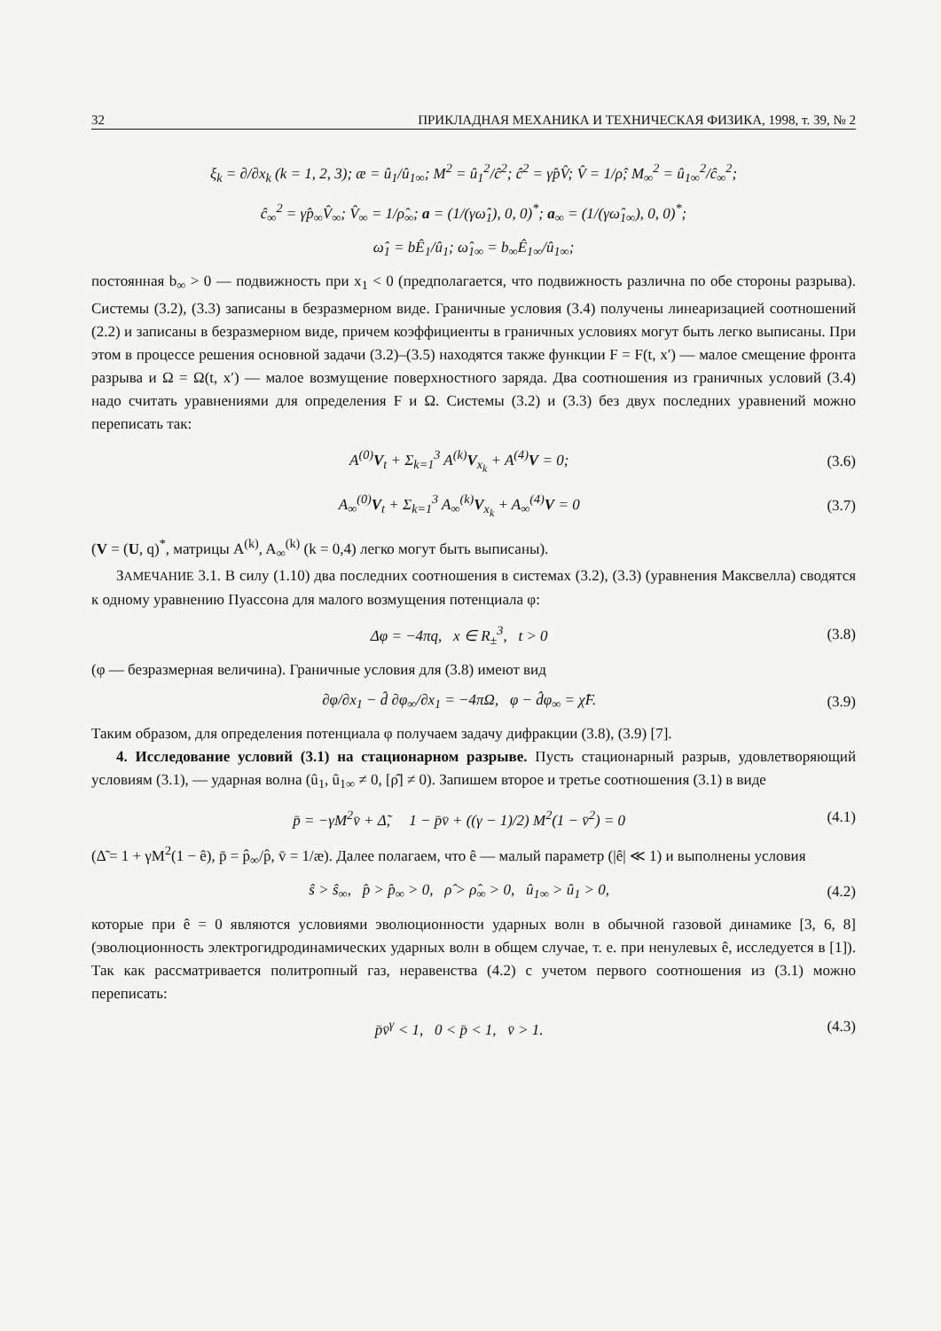32 ПРИКЛАДНАЯ МЕХАНИКА И ТЕХНИЧЕСКАЯ ФИЗИКА, 1998, т. 39, № 2
ξ<sub>k</sub> = ∂/∂x<sub>k</sub> (k = 1, 2, 3); æ = û<sub>1</sub>/û<sub>1∞</sub>; M<sup>2</sup> = û<sub>1</sub><sup>2</sup>/ĉ<sup>2</sup>; ĉ<sup>2</sup> = γp̂V̂; V̂ = 1/ρ̂; M<sub>∞</sub><sup>2</sup> = û<sub>1∞</sub><sup>2</sup>/ĉ<sub>∞</sub><sup>2</sup>;
ĉ<sub>∞</sub><sup>2</sup> = γp̂<sub>∞</sub>V̂<sub>∞</sub>; V̂<sub>∞</sub> = 1/ρ̂<sub>∞</sub>; a = (1/(γω̂<sub>1</sub>), 0, 0)<sup>*</sup>; a<sub>∞</sub> = (1/(γω̂<sub>1∞</sub>), 0, 0)<sup>*</sup>;
ω̂<sub>1</sub> = bÊ<sub>1</sub>/û<sub>1</sub>; ω̂<sub>1∞</sub> = b<sub>∞</sub>Ê<sub>1∞</sub>/û<sub>1∞</sub>;
постоянная b<sub>∞</sub> > 0 — подвижность при x<sub>1</sub> < 0 (предполагается, что подвижность различна по обе стороны разрыва). Системы (3.2), (3.3) записаны в безразмерном виде. Граничные условия (3.4) получены линеаризацией соотношений (2.2) и записаны в безразмерном виде, причем коэффициенты в граничных условиях могут быть легко выписаны. При этом в процессе решения основной задачи (3.2)–(3.5) находятся также функции F = F(t, x′) — малое смещение фронта разрыва и Ω = Ω(t, x′) — малое возмущение поверхностного заряда. Два соотношения из граничных условий (3.4) надо считать уравнениями для определения F и Ω. Системы (3.2) и (3.3) без двух последних уравнений можно переписать так:
A<sup>(0)</sup>V<sub>t</sub> + Σ<sub>k=1</sub><sup>3</sup> A<sup>(k)</sup>V<sub>x<sub>k</sub></sub> + A<sup>(4)</sup>V = 0; (3.6)
A<sub>∞</sub><sup>(0)</sup>V<sub>t</sub> + Σ<sub>k=1</sub><sup>3</sup> A<sub>∞</sub><sup>(k)</sup>V<sub>x<sub>k</sub></sub> + A<sub>∞</sub><sup>(4)</sup>V = 0 (3.7)
(V = (U, q)<sup>*</sup>, матрицы A<sup>(k)</sup>, A<sub>∞</sub><sup>(k)</sup> (k = 0,4) легко могут быть выписаны).
ЗАМЕЧАНИЕ 3.1. В силу (1.10) два последних соотношения в системах (3.2), (3.3) (уравнения Максвелла) сводятся к одному уравнению Пуассона для малого возмущения потенциала φ:
Δφ = −4πq, x ∈ R<sub>±</sub><sup>3</sup>, t > 0 (3.8)
(φ — безразмерная величина). Граничные условия для (3.8) имеют вид
∂φ/∂x<sub>1</sub> − d̂ ∂φ<sub>∞</sub>/∂x<sub>1</sub> = −4πΩ, φ − d̂φ<sub>∞</sub> = χ̂F. (3.9)
Таким образом, для определения потенциала φ получаем задачу дифракции (3.8), (3.9) [7].
4. Исследование условий (3.1) на стационарном разрыве. Пусть стационарный разрыв, удовлетворяющий условиям (3.1), — ударная волна (û<sub>1</sub>, û<sub>1∞</sub> ≠ 0, [ρ̂] ≠ 0). Запишем второе и третье соотношения (3.1) в виде
p̄ = −γM<sup>2</sup>v̄ + Δ̃, 1 − p̄v̄ + ((γ − 1)/2) M<sup>2</sup>(1 − v̄<sup>2</sup>) = 0 (4.1)
(Δ̃ = 1 + γM<sup>2</sup>(1 − ê), p̄ = p̂<sub>∞</sub>/p̂, v̄ = 1/æ). Далее полагаем, что ê — малый параметр (|ê| ≪ 1) и выполнены условия
ŝ > ŝ<sub>∞</sub>, p̂ > p̂<sub>∞</sub> > 0, ρ̂ > ρ̂<sub>∞</sub> > 0, û<sub>1∞</sub> > û<sub>1</sub> > 0, (4.2)
которые при ê = 0 являются условиями эволюционности ударных волн в обычной газовой динамике [3, 6, 8] (эволюционность электрогидродинамических ударных волн в общем случае, т. е. при ненулевых ê, исследуется в [1]). Так как рассматривается политропный газ, неравенства (4.2) с учетом первого соотношения из (3.1) можно переписать:
p̄v̄<sup>γ</sup> < 1, 0 < p̄ < 1, v̄ > 1. (4.3)